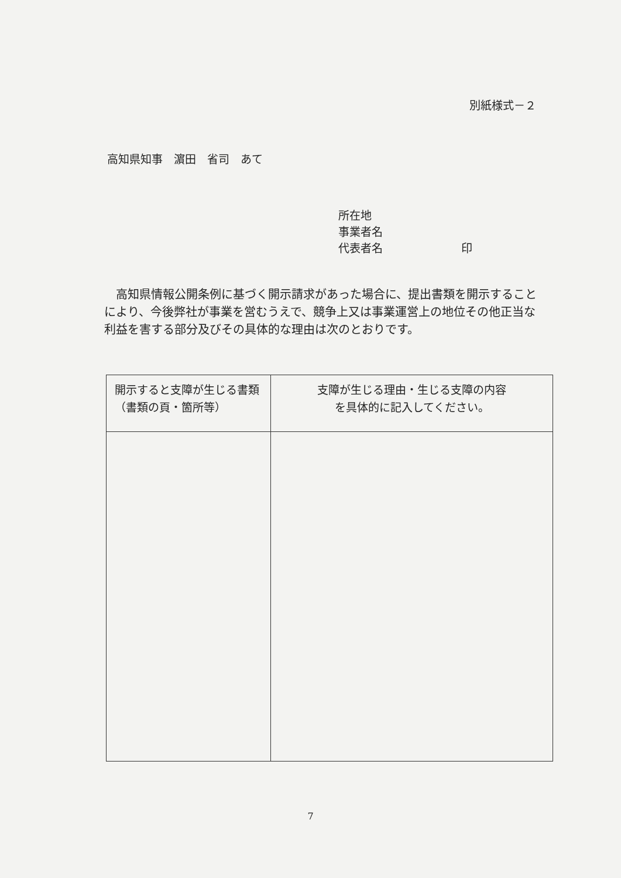別紙様式－２
高知県知事　濵田　省司　あて
所在地
事業者名
代表者名 印
高知県情報公開条例に基づく開示請求があった場合に、提出書類を開示することにより、今後弊社が事業を営むうえで、競争上又は事業運営上の地位その他正当な利益を害する部分及びその具体的な理由は次のとおりです。
| 開示すると支障が生じる書類（書類の頁・箇所等） | 支障が生じる理由・生じる支障の内容 を具体的に記入してください。 |
| --- | --- |
7